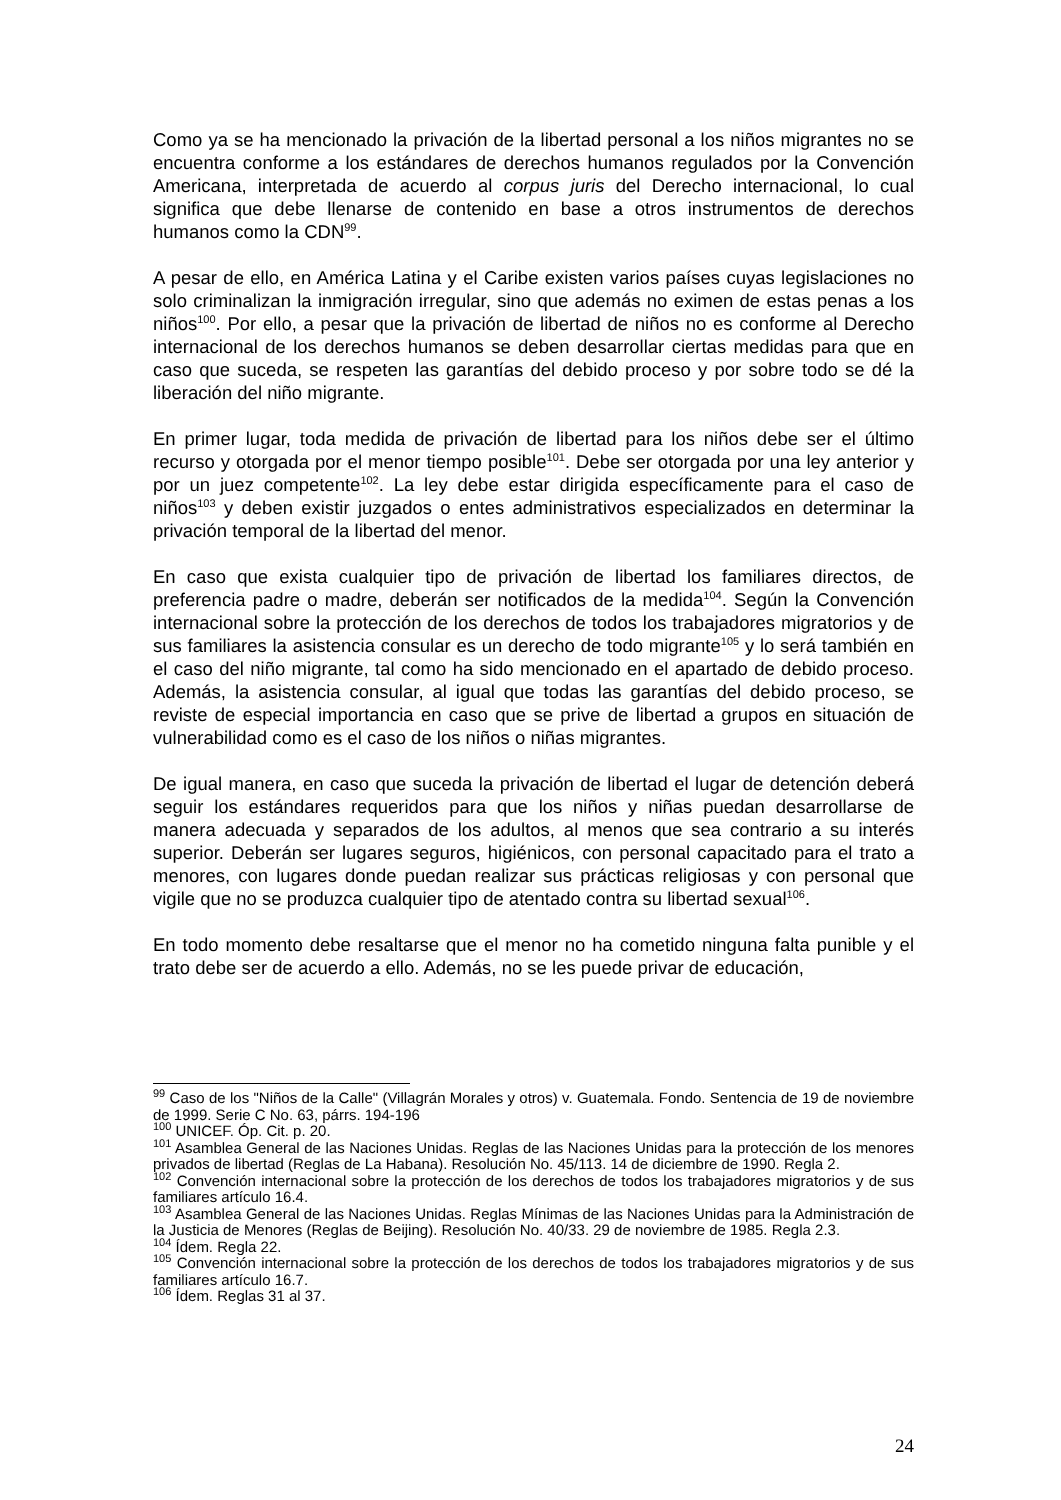Como ya se ha mencionado la privación de la libertad personal a los niños migrantes no se encuentra conforme a los estándares de derechos humanos regulados por la Convención Americana, interpretada de acuerdo al corpus juris del Derecho internacional, lo cual significa que debe llenarse de contenido en base a otros instrumentos de derechos humanos como la CDN<sup>99</sup>.
A pesar de ello, en América Latina y el Caribe existen varios países cuyas legislaciones no solo criminalizan la inmigración irregular, sino que además no eximen de estas penas a los niños<sup>100</sup>. Por ello, a pesar que la privación de libertad de niños no es conforme al Derecho internacional de los derechos humanos se deben desarrollar ciertas medidas para que en caso que suceda, se respeten las garantías del debido proceso y por sobre todo se dé la liberación del niño migrante.
En primer lugar, toda medida de privación de libertad para los niños debe ser el último recurso y otorgada por el menor tiempo posible<sup>101</sup>. Debe ser otorgada por una ley anterior y por un juez competente<sup>102</sup>. La ley debe estar dirigida específicamente para el caso de niños<sup>103</sup> y deben existir juzgados o entes administrativos especializados en determinar la privación temporal de la libertad del menor.
En caso que exista cualquier tipo de privación de libertad los familiares directos, de preferencia padre o madre, deberán ser notificados de la medida<sup>104</sup>. Según la Convención internacional sobre la protección de los derechos de todos los trabajadores migratorios y de sus familiares la asistencia consular es un derecho de todo migrante<sup>105</sup> y lo será también en el caso del niño migrante, tal como ha sido mencionado en el apartado de debido proceso. Además, la asistencia consular, al igual que todas las garantías del debido proceso, se reviste de especial importancia en caso que se prive de libertad a grupos en situación de vulnerabilidad como es el caso de los niños o niñas migrantes.
De igual manera, en caso que suceda la privación de libertad el lugar de detención deberá seguir los estándares requeridos para que los niños y niñas puedan desarrollarse de manera adecuada y separados de los adultos, al menos que sea contrario a su interés superior. Deberán ser lugares seguros, higiénicos, con personal capacitado para el trato a menores, con lugares donde puedan realizar sus prácticas religiosas y con personal que vigile que no se produzca cualquier tipo de atentado contra su libertad sexual<sup>106</sup>.
En todo momento debe resaltarse que el menor no ha cometido ninguna falta punible y el trato debe ser de acuerdo a ello. Además, no se les puede privar de educación,
<sup>99</sup> Caso de los "Niños de la Calle" (Villagrán Morales y otros) v. Guatemala. Fondo. Sentencia de 19 de noviembre de 1999. Serie C No. 63, párrs. 194-196
<sup>100</sup> UNICEF. Óp. Cit. p. 20.
<sup>101</sup> Asamblea General de las Naciones Unidas. Reglas de las Naciones Unidas para la protección de los menores privados de libertad (Reglas de La Habana). Resolución No. 45/113. 14 de diciembre de 1990. Regla 2.
<sup>102</sup> Convención internacional sobre la protección de los derechos de todos los trabajadores migratorios y de sus familiares artículo 16.4.
<sup>103</sup> Asamblea General de las Naciones Unidas. Reglas Mínimas de las Naciones Unidas para la Administración de la Justicia de Menores (Reglas de Beijing). Resolución No. 40/33. 29 de noviembre de 1985. Regla 2.3.
<sup>104</sup> Ídem. Regla 22.
<sup>105</sup> Convención internacional sobre la protección de los derechos de todos los trabajadores migratorios y de sus familiares artículo 16.7.
<sup>106</sup> Ídem. Reglas 31 al 37.
24